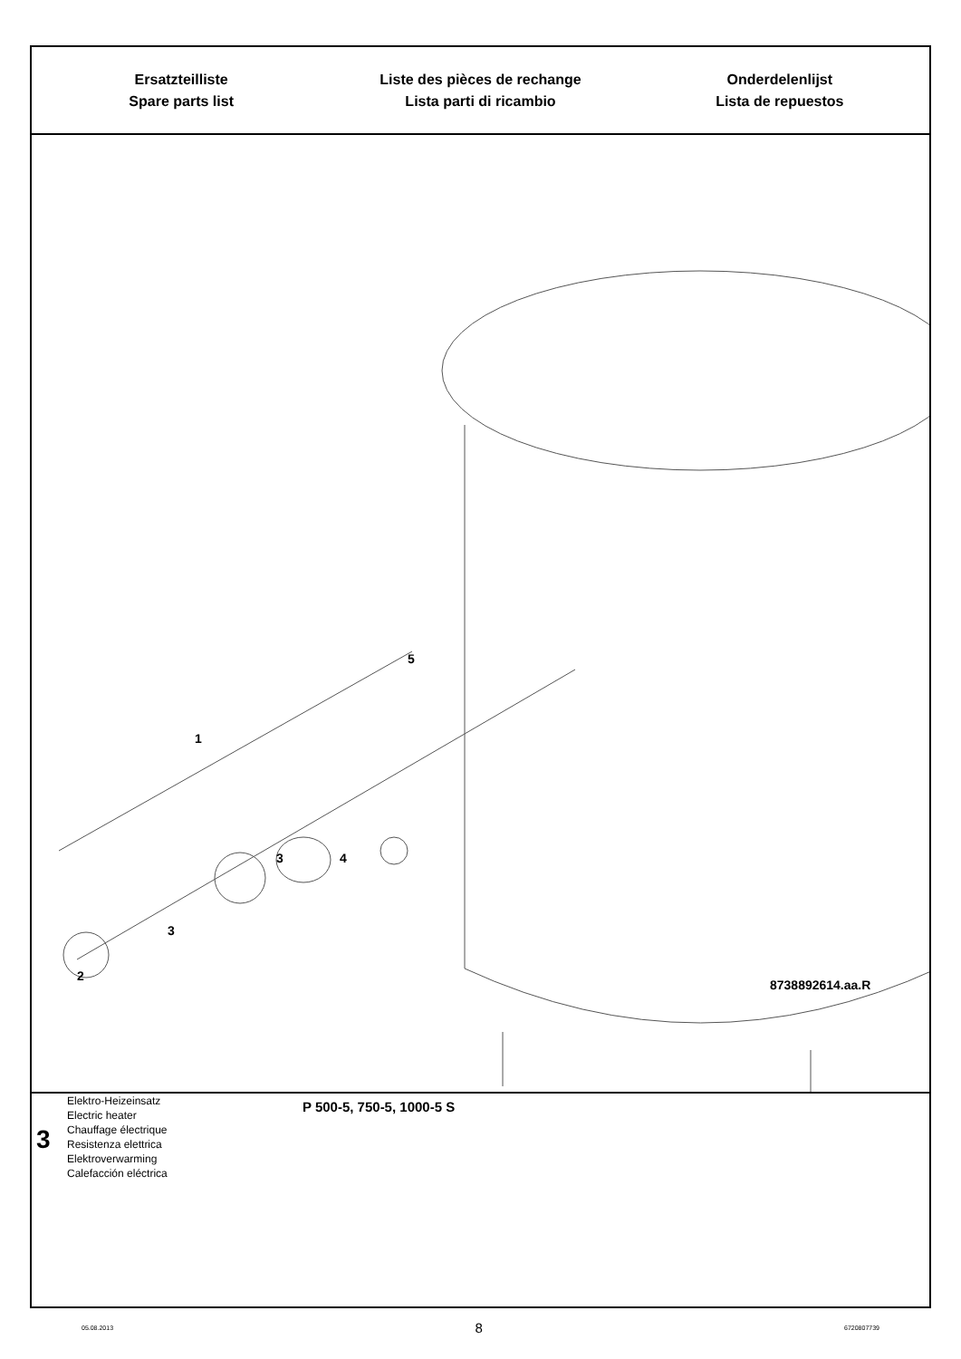Ersatzteilliste
Spare parts list
Liste des pièces de rechange
Lista parti di ricambio
Onderdelenlijst
Lista de repuestos
1
2
3
3 4
5
8738892614.aa.R
3
Elektro-Heizeinsatz
Electric heater
Chauffage électrique
Resistenza elettrica
Elektroverwarming
Calefacción eléctrica
P 500-5, 750-5, 1000-5 S
05.08.2013 8 6720807739